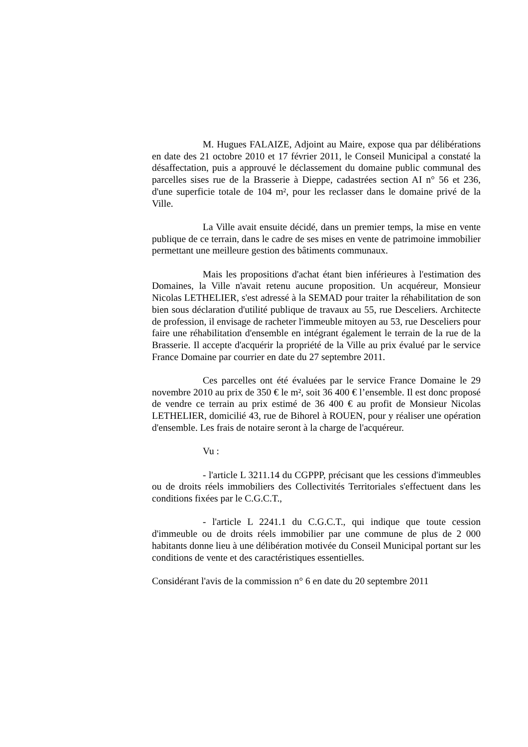M. Hugues FALAIZE, Adjoint au Maire, expose qua par délibérations en date des 21 octobre 2010 et 17 février 2011, le Conseil Municipal a constaté la désaffectation, puis a approuvé le déclassement du domaine public communal des parcelles sises rue de la Brasserie à Dieppe, cadastrées section AI n° 56 et 236, d'une superficie totale de 104 m², pour les reclasser dans le domaine privé de la Ville.
La Ville avait ensuite décidé, dans un premier temps, la mise en vente publique de ce terrain, dans le cadre de ses mises en vente de patrimoine immobilier permettant une meilleure gestion des bâtiments communaux.
Mais les propositions d'achat étant bien inférieures à l'estimation des Domaines, la Ville n'avait retenu aucune proposition. Un acquéreur, Monsieur Nicolas LETHELIER, s'est adressé à la SEMAD pour traiter la réhabilitation de son bien sous déclaration d'utilité publique de travaux au 55, rue Desceliers. Architecte de profession, il envisage de racheter l'immeuble mitoyen au 53, rue Desceliers pour faire une réhabilitation d'ensemble en intégrant également le terrain de la rue de la Brasserie. Il accepte d'acquérir la propriété de la Ville au prix évalué par le service France Domaine par courrier en date du 27 septembre 2011.
Ces parcelles ont été évaluées par le service France Domaine le 29 novembre 2010 au prix de 350 € le m², soit 36 400 € l’ensemble. Il est donc proposé de vendre ce terrain au prix estimé de 36 400 € au profit de Monsieur Nicolas LETHELIER, domicilié 43, rue de Bihorel à ROUEN, pour y réaliser une opération d'ensemble. Les frais de notaire seront à la charge de l'acquéreur.
Vu :
- l'article L 3211.14 du CGPPP, précisant que les cessions d'immeubles ou de droits réels immobiliers des Collectivités Territoriales s'effectuent dans les conditions fixées par le C.G.C.T.,
- l'article L 2241.1 du C.G.C.T., qui indique que toute cession d'immeuble ou de droits réels immobilier par une commune de plus de 2 000 habitants donne lieu à une délibération motivée du Conseil Municipal portant sur les conditions de vente et des caractéristiques essentielles.
Considérant l'avis de la commission n° 6 en date du 20 septembre 2011